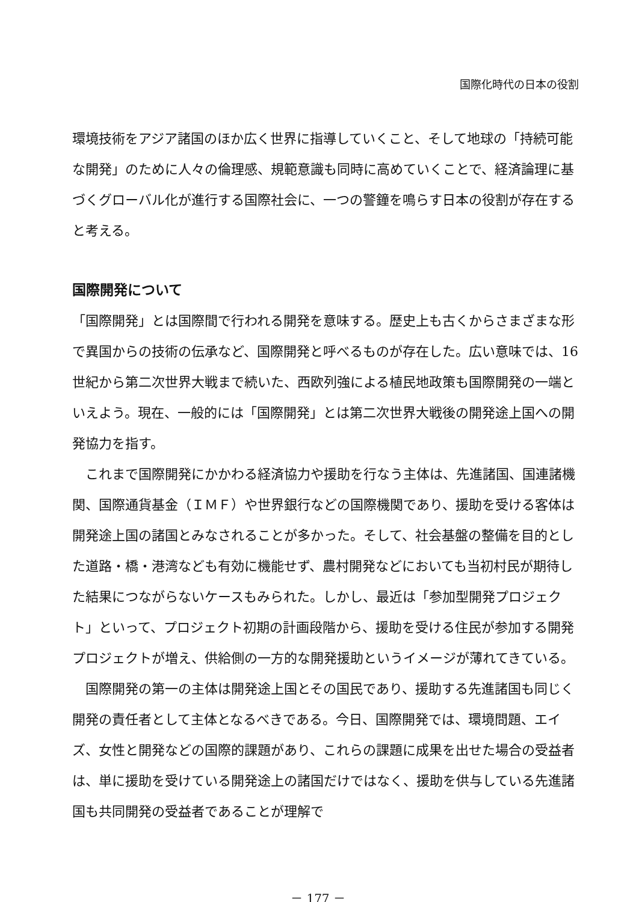国際化時代の日本の役割
環境技術をアジア諸国のほか広く世界に指導していくこと、そして地球の「持続可能な開発」のために人々の倫理感、規範意識も同時に高めていくことで、経済論理に基づくグローバル化が進行する国際社会に、一つの警鐘を鳴らす日本の役割が存在すると考える。
国際開発について
「国際開発」とは国際間で行われる開発を意味する。歴史上も古くからさまざまな形で異国からの技術の伝承など、国際開発と呼べるものが存在した。広い意味では、16 世紀から第二次世界大戦まで続いた、西欧列強による植民地政策も国際開発の一端といえよう。現在、一般的には「国際開発」とは第二次世界大戦後の開発途上国への開発協力を指す。
これまで国際開発にかかわる経済協力や援助を行なう主体は、先進諸国、国連諸機関、国際通貨基金（ＩＭＦ）や世界銀行などの国際機関であり、援助を受ける客体は開発途上国の諸国とみなされることが多かった。そして、社会基盤の整備を目的とした道路・橋・港湾なども有効に機能せず、農村開発などにおいても当初村民が期待した結果につながらないケースもみられた。しかし、最近は「参加型開発プロジェクト」といって、プロジェクト初期の計画段階から、援助を受ける住民が参加する開発プロジェクトが増え、供給側の一方的な開発援助というイメージが薄れてきている。
国際開発の第一の主体は開発途上国とその国民であり、援助する先進諸国も同じく開発の責任者として主体となるべきである。今日、国際開発では、環境問題、エイズ、女性と開発などの国際的課題があり、これらの課題に成果を出せた場合の受益者は、単に援助を受けている開発途上の諸国だけではなく、援助を供与している先進諸国も共同開発の受益者であることが理解で
－ 177 －